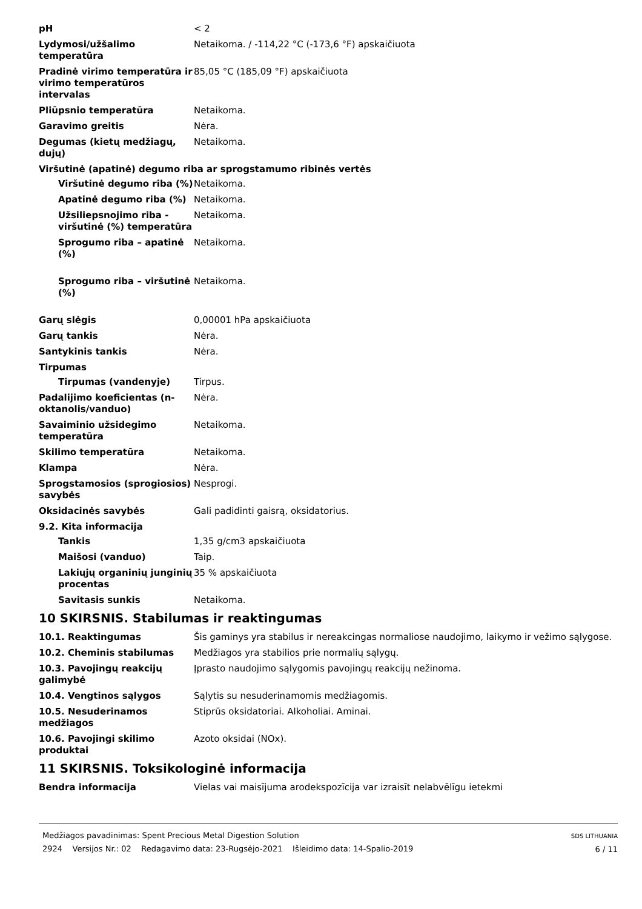pH < 2
Lydymosi/užšalimo temperatūra
Netaikoma. / -114,22 °C (-173,6 °F) apskaičiuota
Pradinė virimo temperatūra ir virimo temperatūros intervalas
85,05 °C (185,09 °F) apskaičiuota
Pliūpsnio temperatūra Netaikoma.
Garavimo greitis Nėra.
Degumas (kietų medžiagų, dujų)
Netaikoma.
Viršutinė (apatinė) degumo riba ar sprogstamumo ribinės vertės
Viršutinė degumo riba (%)
Netaikoma.
Apatinė degumo riba (%) Netaikoma.
Užsiliepsnojimo riba - viršutinė (%) temperatūra
Netaikoma.
Sprogumo riba – apatinė (%)
Netaikoma.
Sprogumo riba – viršutinė
(%)
Netaikoma.
Garų slėgis 0,00001 hPa apskaičiuota
Garų tankis Nėra.
Santykinis tankis Nėra.
Tirpumas
Tirpumas (vandenyje) Tirpus.
Padalijimo koeficientas (n-oktanolis/vanduo)
Nėra.
Savaiminio užsidegimo temperatūra
Netaikoma.
Skilimo temperatūra Netaikoma.
Klampa Nėra.
Sprogstamosios (sprogiosios) savybės
Nesprogi.
Oksidacinės savybės Gali padidinti gaisrą, oksidatorius.
9.2. Kita informacija
Tankis 1,35 g/cm3 apskaičiuota
Maišosi (vanduo) Taip.
Lakiųjų organinių junginių procentas
35 % apskaičiuota
Savitasis sunkis Netaikoma.
10 SKIRSNIS. Stabilumas ir reaktingumas
10.1. Reaktingumas Šis gaminys yra stabilus ir nereakcingas normaliose naudojimo, laikymo ir vežimo sąlygose.
10.2. Cheminis stabilumas Medžiagos yra stabilios prie normalių sąlygų.
10.3. Pavojingų reakcijų galimybė
Įprasto naudojimo sąlygomis pavojingų reakcijų nežinoma.
10.4. Vengtinos sąlygos Sąlytis su nesuderinamomis medžiagomis.
10.5. Nesuderinamos medžiagos
Stiprūs oksidatoriai. Alkoholiai. Aminai.
10.6. Pavojingi skilimo produktai
Azoto oksidai (NOx).
11 SKIRSNIS. Toksikologinė informacija
Bendra informacija Vielas vai maisījuma arodekspozīcija var izraisīt nelabvēlīgu ietekmi
Medžiagos pavadinimas: Spent Precious Metal Digestion Solution
2924 Versijos Nr.: 02 Redagavimo data: 23-Rugsėjo-2021 Išleidimo data: 14-Spalio-2019
SDS LITHUANIA
6 / 11